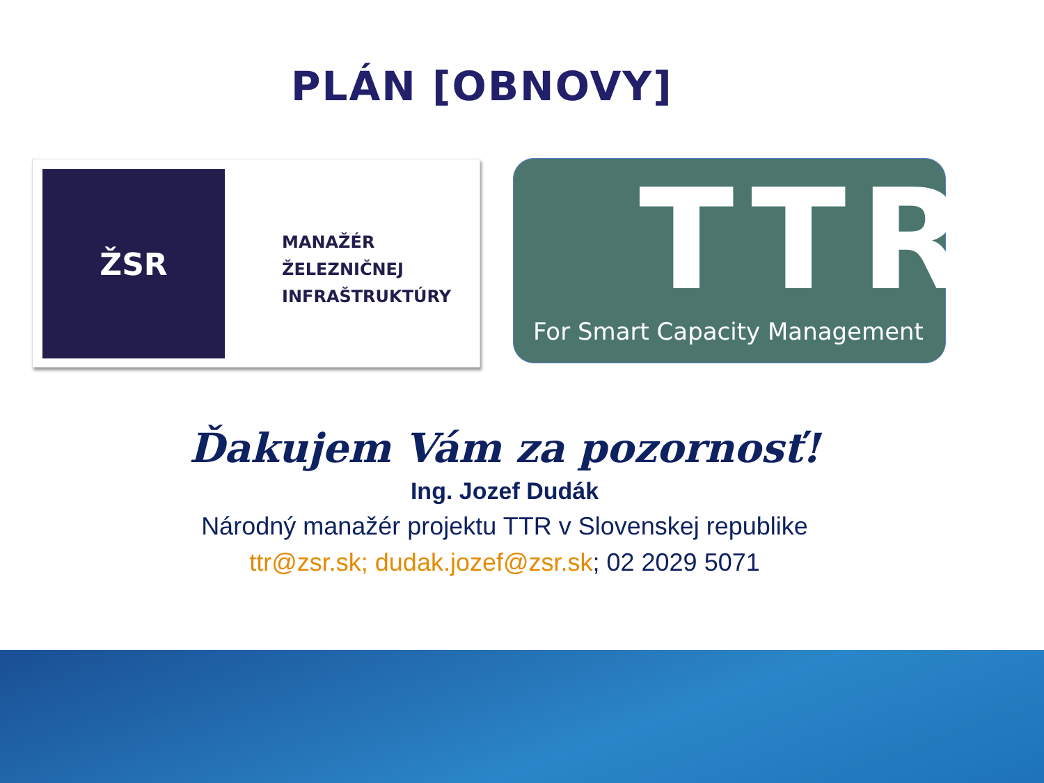PLÁN [OBNOVY]
ŽSR
MANAŽÉR
ŽELEZNIČNEJ
INFRAŠTRUKTÚRY
TTR
For Smart Capacity Management
Ďakujem Vám za pozornosť!
Ing. Jozef Dudák
Národný manažér projektu TTR v Slovenskej republike
ttr@zsr.sk; dudak.jozef@zsr.sk; 02 2029 5071